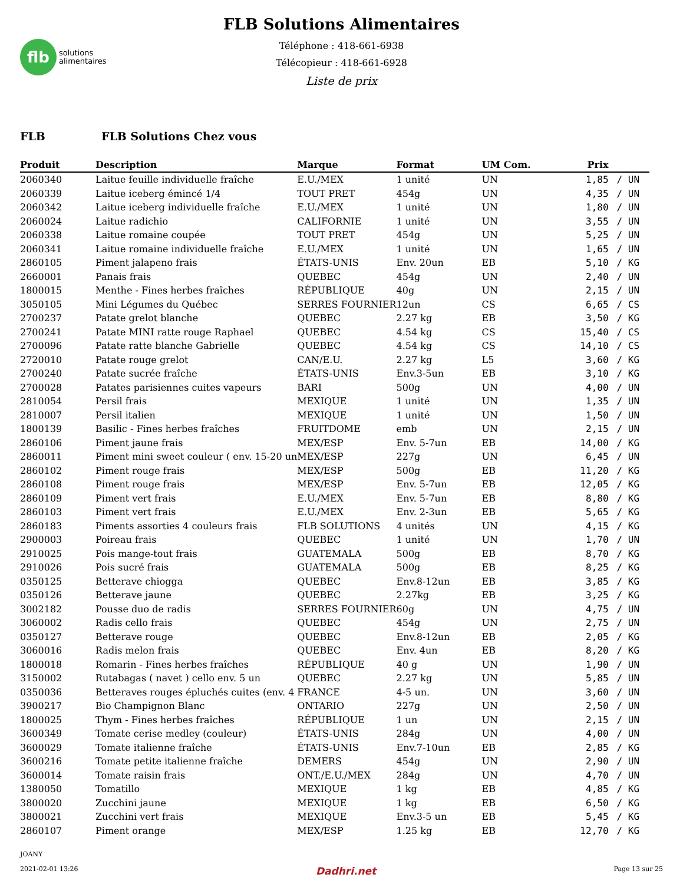flb
solutions
alimentaires
FLB Solutions Alimentaires
Téléphone : 418-661-6938
Télécopieur : 418-661-6928
Liste de prix
FLB FLB Solutions Chez vous
| Produit | Description | Marque | Format | UM Com. | Prix | |
| --- | --- | --- | --- | --- | --- | --- |
| 2060340 | Laitue feuille individuelle fraîche | E.U./MEX | 1 unité | UN | 1,85 | / UN |
| 2060339 | Laitue iceberg émincé 1/4 | TOUT PRET | 454g | UN | 4,35 | / UN |
| 2060342 | Laitue iceberg individuelle fraîche | E.U./MEX | 1 unité | UN | 1,80 | / UN |
| 2060024 | Laitue radichio | CALIFORNIE | 1 unité | UN | 3,55 | / UN |
| 2060338 | Laitue romaine coupée | TOUT PRET | 454g | UN | 5,25 | / UN |
| 2060341 | Laitue romaine individuelle fraîche | E.U./MEX | 1 unité | UN | 1,65 | / UN |
| 2860105 | Piment jalapeno frais | ÉTATS-UNIS | Env. 20un | EB | 5,10 | / KG |
| 2660001 | Panais frais | QUEBEC | 454g | UN | 2,40 | / UN |
| 1800015 | Menthe - Fines herbes fraîches | RÉPUBLIQUE | 40g | UN | 2,15 | / UN |
| 3050105 | Mini Légumes du Québec | SERRES FOURNIER | 12un | CS | 6,65 | / CS |
| 2700237 | Patate grelot blanche | QUEBEC | 2.27 kg | EB | 3,50 | / KG |
| 2700241 | Patate MINI ratte rouge Raphael | QUEBEC | 4.54 kg | CS | 15,40 | / CS |
| 2700096 | Patate ratte blanche Gabrielle | QUEBEC | 4.54 kg | CS | 14,10 | / CS |
| 2720010 | Patate rouge grelot | CAN/E.U. | 2.27 kg | L5 | 3,60 | / KG |
| 2700240 | Patate sucrée fraîche | ÉTATS-UNIS | Env.3-5un | EB | 3,10 | / KG |
| 2700028 | Patates parisiennes cuites vapeurs | BARI | 500g | UN | 4,00 | / UN |
| 2810054 | Persil frais | MEXIQUE | 1 unité | UN | 1,35 | / UN |
| 2810007 | Persil italien | MEXIQUE | 1 unité | UN | 1,50 | / UN |
| 1800139 | Basilic - Fines herbes fraîches | FRUITDOME | emb | UN | 2,15 | / UN |
| 2860106 | Piment jaune frais | MEX/ESP | Env. 5-7un | EB | 14,00 | / KG |
| 2860011 | Piment mini sweet couleur ( env. 15-20 un | MEX/ESP | 227g | UN | 6,45 | / UN |
| 2860102 | Piment rouge frais | MEX/ESP | 500g | EB | 11,20 | / KG |
| 2860108 | Piment rouge frais | MEX/ESP | Env. 5-7un | EB | 12,05 | / KG |
| 2860109 | Piment vert frais | E.U./MEX | Env. 5-7un | EB | 8,80 | / KG |
| 2860103 | Piment vert frais | E.U./MEX | Env. 2-3un | EB | 5,65 | / KG |
| 2860183 | Piments assorties 4 couleurs frais | FLB SOLUTIONS | 4 unités | UN | 4,15 | / KG |
| 2900003 | Poireau frais | QUEBEC | 1 unité | UN | 1,70 | / UN |
| 2910025 | Pois mange-tout frais | GUATEMALA | 500g | EB | 8,70 | / KG |
| 2910026 | Pois sucré frais | GUATEMALA | 500g | EB | 8,25 | / KG |
| 0350125 | Betterave chiogga | QUEBEC | Env.8-12un | EB | 3,85 | / KG |
| 0350126 | Betterave jaune | QUEBEC | 2.27kg | EB | 3,25 | / KG |
| 3002182 | Pousse duo de radis | SERRES FOURNIER | 60g | UN | 4,75 | / UN |
| 3060002 | Radis cello frais | QUEBEC | 454g | UN | 2,75 | / UN |
| 0350127 | Betterave rouge | QUEBEC | Env.8-12un | EB | 2,05 | / KG |
| 3060016 | Radis melon frais | QUEBEC | Env. 4un | EB | 8,20 | / KG |
| 1800018 | Romarin - Fines herbes fraîches | RÉPUBLIQUE | 40 g | UN | 1,90 | / UN |
| 3150002 | Rutabagas ( navet ) cello env. 5 un | QUEBEC | 2.27 kg | UN | 5,85 | / UN |
| 0350036 | Betteraves rouges épluchés cuites (env. 4 | FRANCE | 4-5 un. | UN | 3,60 | / UN |
| 3900217 | Bio Champignon Blanc | ONTARIO | 227g | UN | 2,50 | / UN |
| 1800025 | Thym - Fines herbes fraîches | RÉPUBLIQUE | 1 un | UN | 2,15 | / UN |
| 3600349 | Tomate cerise medley (couleur) | ÉTATS-UNIS | 284g | UN | 4,00 | / UN |
| 3600029 | Tomate italienne fraîche | ÉTATS-UNIS | Env.7-10un | EB | 2,85 | / KG |
| 3600216 | Tomate petite italienne fraîche | DEMERS | 454g | UN | 2,90 | / UN |
| 3600014 | Tomate raisin frais | ONT./E.U./MEX | 284g | UN | 4,70 | / UN |
| 1380050 | Tomatillo | MEXIQUE | 1 kg | EB | 4,85 | / KG |
| 3800020 | Zucchini jaune | MEXIQUE | 1 kg | EB | 6,50 | / KG |
| 3800021 | Zucchini vert frais | MEXIQUE | Env.3-5 un | EB | 5,45 | / KG |
| 2860107 | Piment orange | MEX/ESP | 1.25 kg | EB | 12,70 | / KG |
JOANY
2021-02-01 13:26 Dadhri.net Page 13 sur 25